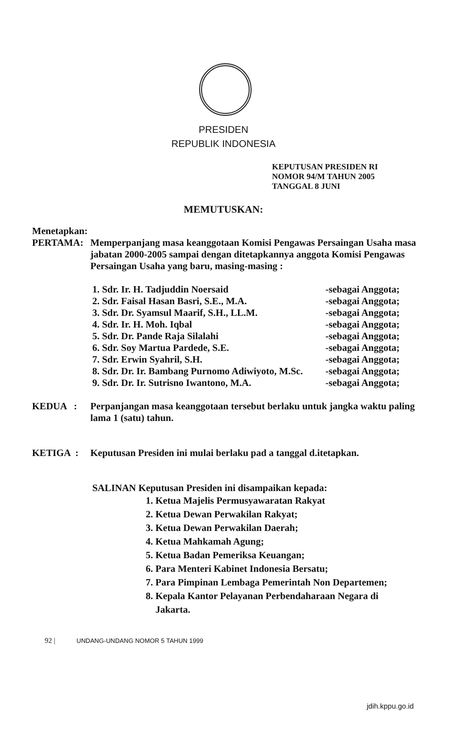PRESIDEN
REPUBLIK INDONESIA
KEPUTUSAN PRESIDEN RI
NOMOR 94/M TAHUN 2005
TANGGAL 8 JUNI
MEMUTUSKAN:
Menetapkan:
PERTAMA: Memperpanjang masa keanggotaan Komisi Pengawas Persaingan Usaha masa jabatan 2000-2005 sampai dengan ditetapkannya anggota Komisi Pengawas Persaingan Usaha yang baru, masing-masing :
| 1. Sdr. Ir. H. Tadjuddin Noersaid | -sebagai Anggota; |
| 2. Sdr. Faisal Hasan Basri, S.E., M.A. | -sebagai Anggota; |
| 3. Sdr. Dr. Syamsul Maarif, S.H., LL.M. | -sebagai Anggota; |
| 4. Sdr. Ir. H. Moh. Iqbal | -sebagai Anggota; |
| 5. Sdr. Dr. Pande Raja Silalahi | -sebagai Anggota; |
| 6. Sdr. Soy Martua Pardede, S.E. | -sebagai Anggota; |
| 7. Sdr. Erwin Syahril, S.H. | -sebagai Anggota; |
| 8. Sdr. Dr. Ir. Bambang Purnomo Adiwiyoto, M.Sc. | -sebagai Anggota; |
| 9. Sdr. Dr. Ir. Sutrisno Iwantono, M.A. | -sebagai Anggota; |
KEDUA : Perpanjangan masa keanggotaan tersebut berlaku untuk jangka waktu paling lama 1 (satu) tahun.
KETIGA : Keputusan Presiden ini mulai berlaku pad a tanggal d.itetapkan.
SALINAN Keputusan Presiden ini disampaikan kepada:
1. Ketua Majelis Permusyawaratan Rakyat
2. Ketua Dewan Perwakilan Rakyat;
3. Ketua Dewan Perwakilan Daerah;
4. Ketua Mahkamah Agung;
5. Ketua Badan Pemeriksa Keuangan;
6. Para Menteri Kabinet Indonesia Bersatu;
7. Para Pimpinan Lembaga Pemerintah Non Departemen;
8. Kepala Kantor Pelayanan Perbendaharaan Negara di
Jakarta.
92 | UNDANG-UNDANG NOMOR 5 TAHUN 1999
jdih.kppu.go.id